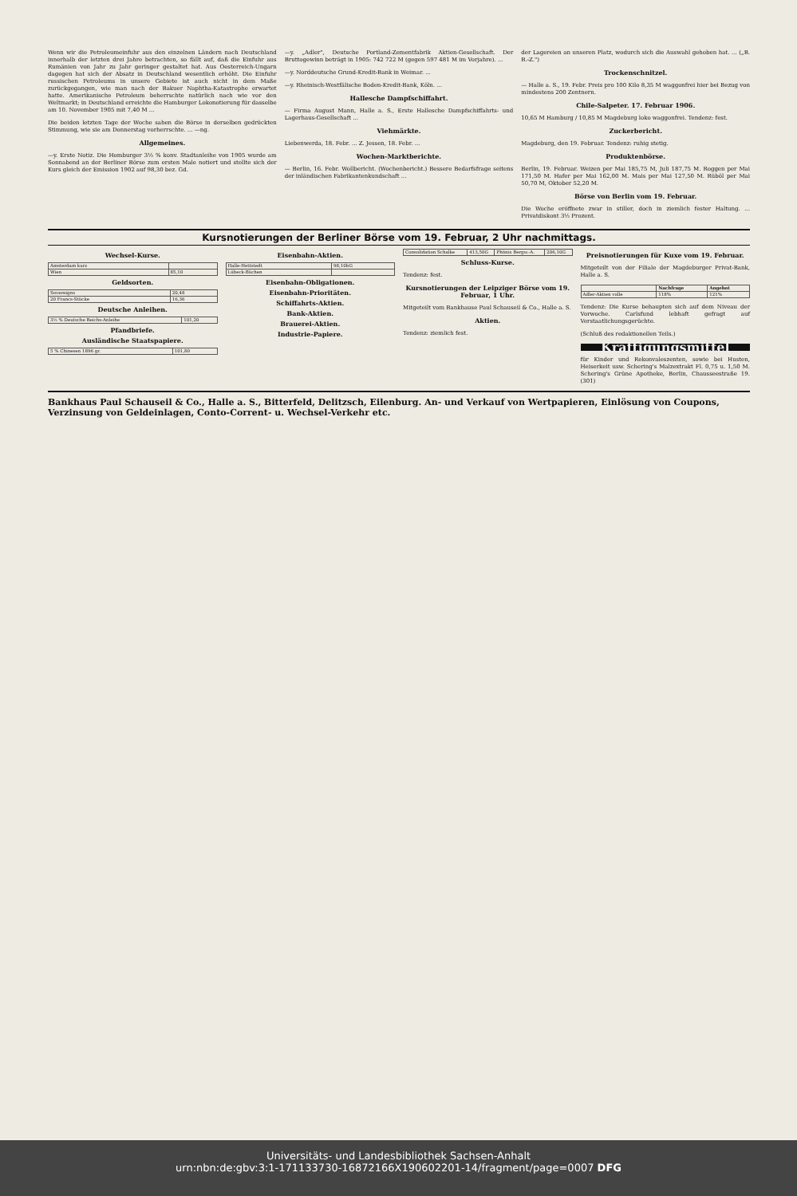Wenn wir die Petroleumeinfuhr aus den einzelnen Ländern nach Deutschland innerhalb der letzten drei Jahre betrachten, so fällt auf, daß die Einfuhr aus Rumänien von Jahr zu Jahr geringer gestaltet hat. Aus Oesterreich-Ungarn dagegen hat sich der Absatz in Deutschland wesentlich erhöht. Die Einfuhr russischen Petroleums in unsere Gebiete ist auch nicht in dem Maße zurückgegangen, wie man nach der Bakuer Naphtha-Katastrophe erwartet hatte. Amerikanische Petroleum beherrschte natürlich nach wie vor den Weltmarkt; in Deutschland erreichte die Hamburger Lokonotierung für dasselbe am 10. November 1905 mit 7,40 M ...
Die beiden letzten Tage der Woche sahen die Börse in derselben gedrückten Stimmung, wie sie am Donnerstag vorherrschte. ... —ng.
Allgemeines.
—y. Erste Notiz. Die Homburger 3½ % konv. Stadtanleihe von 1905 wurde am Sonnabend an der Berliner Börse zum ersten Male notiert und stellte sich der Kurs gleich der Emission 1902 auf 98,30 bez. Gd.
—y. „Adler", Deutsche Portland-Zementfabrik Aktien-Gesellschaft. Der Bruttogewinn beträgt in 1905: 742 722 M (gegen 597 481 M im Vorjahre). ...
—y. Norddeutsche Grund-Kredit-Bank in Weimar. ...
—y. Rheinisch-Westfälische Boden-Kredit-Bank, Köln. ...
Hallesche Dampfschiffahrt.
— Firma August Mann, Halle a. S., Erste Hallesche Dampfschiffahrts- und Lagerhaus-Gesellschaft ...
Viehmärkte.
Liebenwerda, 18. Febr. ... Z. Jessen, 18. Febr. ...
Wochen-Marktberichte.
— Berlin, 16. Febr. Wollbericht. (Wochenbericht.) Bessere Bedarfsfrage seitens der inländischen Fabrikantenkundschaft ...
der Lagereien an unseren Platz, wodurch sich die Auswahl gehoben hat. ... („B. B.-Z.")
Trockenschnitzel.
— Halle a. S., 19. Febr. Preis pro 100 Kilo 8,35 M waggonfrei hier bei Bezug von mindestens 200 Zentnern.
Chile-Salpeter. 17. Februar 1906.
10,65 M Hamburg / 10,85 M Magdeburg loko waggonfrei. Tendenz: fest.
Zuckerbericht.
Magdeburg, den 19. Februar. Tendenz: ruhig stetig.
Produktenbörse.
Berlin, 19. Februar. Weizen per Mai 185,75 M, Juli 187,75 M. Roggen per Mai 171,50 M. Hafer per Mai 162,00 M. Mais per Mai 127,50 M. Rüböl per Mai 50,70 M, Oktober 52,20 M.
Börse von Berlin vom 19. Februar.
Die Woche eröffnete zwar in stiller, doch in ziemlich fester Haltung. ... Privatdiskont 3½ Prozent.
Kursnotierungen der Berliner Börse vom 19. Februar, 2 Uhr nachmittags.
Wechsel-Kurse.
| Amsterdam kurz | |
| Wien | 85,10 |
Geldsorten.
| Sovereigns | 20,48 |
| 20 Francs-Stücke | 16,36 |
Deutsche Anleihen.
| 3½ % Deutsche Reichs-Anleihe | 101,20 |
Pfandbriefe.
Ausländische Staatspapiere.
| 5 % Chinesen 1896 gr. | 101,80 |
Eisenbahn-Aktien.
| Halle-Hettstedt | 98,10bG |
| Lübeck-Büchen | |
Eisenbahn-Obligationen.
Eisenbahn-Prioritäten.
Schiffahrts-Aktien.
Bank-Aktien.
Brauerei-Aktien.
Industrie-Papiere.
| Consolidation Schalke | 413,50G | Phönix Bergw.-A. | 206,10G |
Schluss-Kurse.
Tendenz: fest.
Kursnotierungen der Leipziger Börse vom 19. Februar, 1 Uhr.
Mitgeteilt vom Bankhause Paul Schauseil & Co., Halle a. S.
Aktien.
Tendenz: ziemlich fest.
Preisnotierungen für Kuxe vom 19. Februar.
Mitgeteilt von der Filiale der Magdeburger Privat-Bank, Halle a. S.
| | Nachfrage | Angebot |
| --- | --- | --- |
| Adler-Aktien volle | 118% | 121% |
Tendenz: Die Kurse behaupten sich auf dem Niveau der Vorwoche. Carlsfund lebhaft gefragt auf Verstaatlichungsgerüchte.
(Schluß des redaktionellen Teils.)
Kräftigungsmittel
für Kinder und Rekonvaleszenten, sowie bei Husten, Heiserkeit usw. Schering's Malzextrakt Fl. 0,75 u. 1,50 M. Schering's Grüne Apotheke, Berlin, Chausseestraße 19. (301)
Bankhaus Paul Schauseil & Co., Halle a. S., Bitterfeld, Delitzsch, Eilenburg. An- und Verkauf von Wertpapieren, Einlösung von Coupons, Verzinsung von Geldeinlagen, Conto-Corrent- u. Wechsel-Verkehr etc.
Universitäts- und Landesbibliothek Sachsen-Anhalt
urn:nbn:de:gbv:3:1-171133730-16872166X190602201-14/fragment/page=0007 DFG